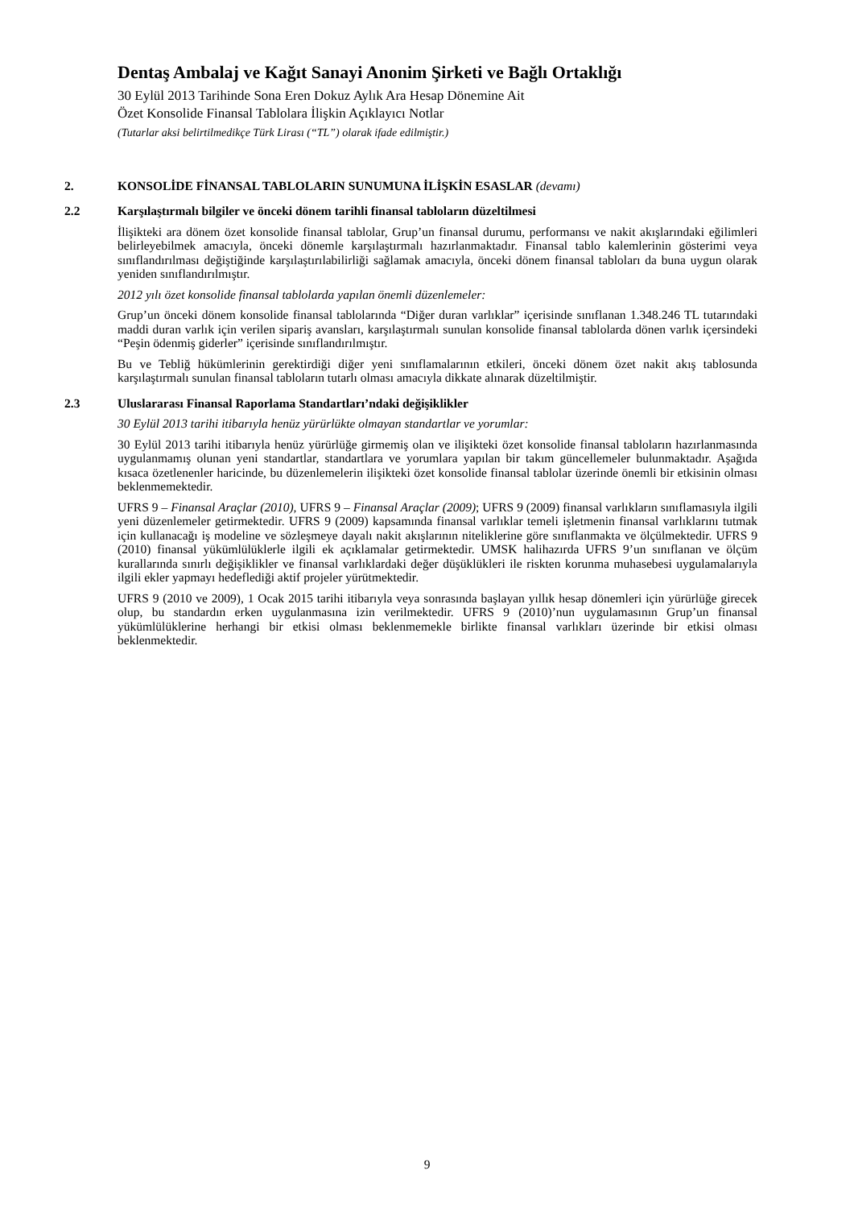Dentaş Ambalaj ve Kağıt Sanayi Anonim Şirketi ve Bağlı Ortaklığı
30 Eylül 2013 Tarihinde Sona Eren Dokuz Aylık Ara Hesap Dönemine Ait
Özet Konsolide Finansal Tablolara İlişkin Açıklayıcı Notlar
(Tutarlar aksi belirtilmedikçe Türk Lirası (“TL”) olarak ifade edilmiştir.)
2. KONSOLİDE FİNANSAL TABLOLARIN SUNUMUNA İLİŞKİN ESASLAR (devamı)
2.2 Karşılaştırmalı bilgiler ve önceki dönem tarihli finansal tabloların düzeltilmesi
İlişikteki ara dönem özet konsolide finansal tablolar, Grup’un finansal durumu, performansı ve nakit akışlarındaki eğilimleri belirleyebilmek amacıyla, önceki dönemle karşılaştırmalı hazırlanmaktadır. Finansal tablo kalemlerinin gösterimi veya sınıflandırılması değiştiğinde karşılaştırılabilirliği sağlamak amacıyla, önceki dönem finansal tabloları da buna uygun olarak yeniden sınıflandırılmıştır.
2012 yılı özet konsolide finansal tablolarda yapılan önemli düzenlemeler:
Grup’un önceki dönem konsolide finansal tablolarında “Diğer duran varlıklar” içerisinde sınıflanan 1.348.246 TL tutarındaki maddi duran varlık için verilen sipariş avansları, karşılaştırmalı sunulan konsolide finansal tablolarda dönen varlık içersindeki “Peşin ödenmiş giderler” içerisinde sınıflandırılmıştır.
Bu ve Tebliğ hükümlerinin gerektirdiği diğer yeni sınıflamalarının etkileri, önceki dönem özet nakit akış tablosunda karşılaştırmalı sunulan finansal tabloların tutarlı olması amacıyla dikkate alınarak düzeltilmiştir.
2.3 Uluslararası Finansal Raporlama Standartları’ndaki değişiklikler
30 Eylül 2013 tarihi itibarıyla henüz yürürlükte olmayan standartlar ve yorumlar:
30 Eylül 2013 tarihi itibarıyla henüz yürürlüğe girmemiş olan ve ilişikteki özet konsolide finansal tabloların hazırlanmasında uygulanmamış olunan yeni standartlar, standartlara ve yorumlara yapılan bir takım güncellemeler bulunmaktadır. Aşağıda kısaca özetlenenler haricinde, bu düzenlemelerin ilişikteki özet konsolide finansal tablolar üzerinde önemli bir etkisinin olması beklenmemektedir.
UFRS 9 – Finansal Araçlar (2010), UFRS 9 – Finansal Araçlar (2009); UFRS 9 (2009) finansal varlıkların sınıflamasıyla ilgili yeni düzenlemeler getirmektedir. UFRS 9 (2009) kapsamında finansal varlıklar temeli işletmenin finansal varlıklarını tutmak için kullanacağı iş modeline ve sözleşmeye dayalı nakit akışlarının niteliklerine göre sınıflanmakta ve ölçülmektedir. UFRS 9 (2010) finansal yükümlülüklerle ilgili ek açıklamalar getirmektedir. UMSK halihazırda UFRS 9’un sınıflanan ve ölçüm kurallarında sınırlı değişiklikler ve finansal varlıklardaki değer düşüklükleri ile riskten korunma muhasebesi uygulamalarıyla ilgili ekler yapmayı hedeflediği aktif projeler yürütmektedir.
UFRS 9 (2010 ve 2009), 1 Ocak 2015 tarihi itibarıyla veya sonrasında başlayan yıllık hesap dönemleri için yürürlüğe girecek olup, bu standardın erken uygulanmasına izin verilmektedir. UFRS 9 (2010)’nun uygulamasının Grup’un finansal yükümlülüklerine herhangi bir etkisi olması beklenmemekle birlikte finansal varlıkları üzerinde bir etkisi olması beklenmektedir.
9